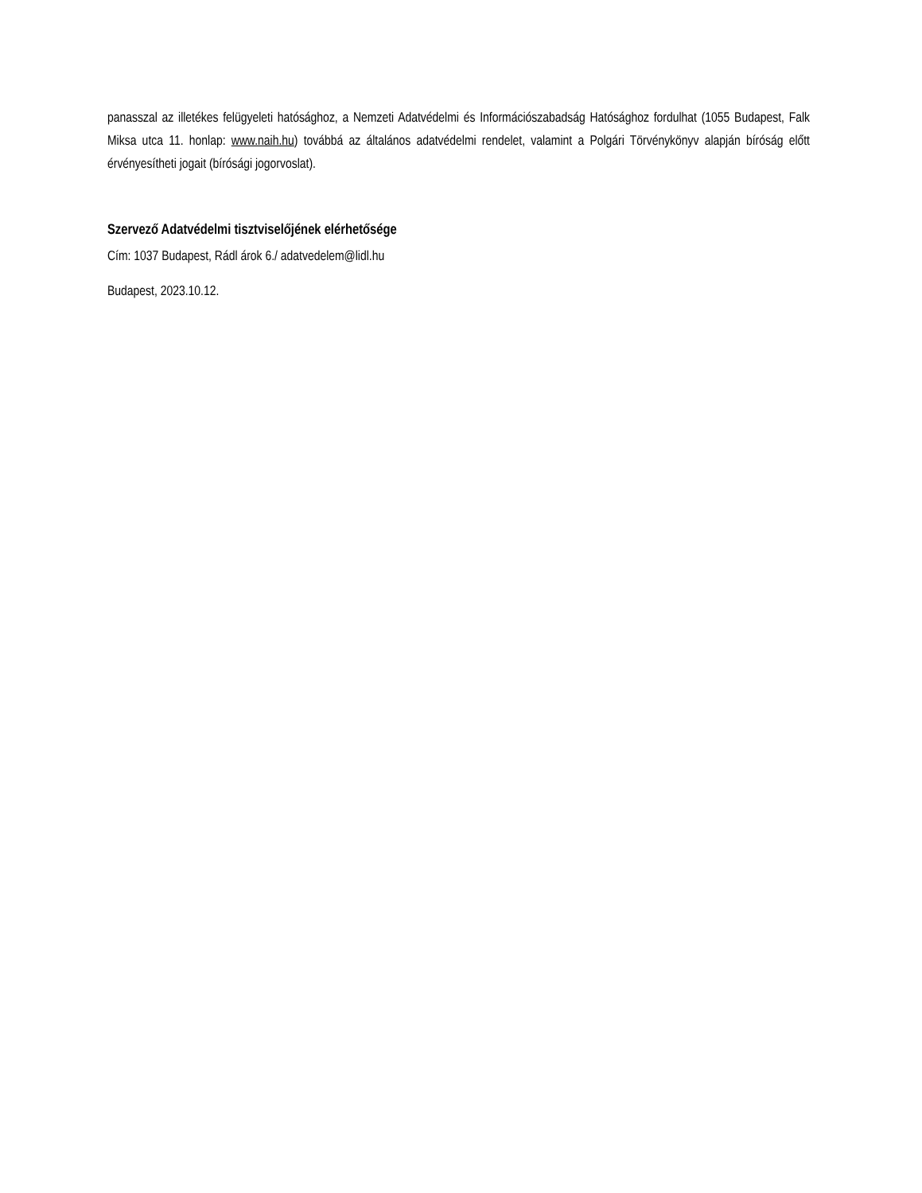panasszal az illetékes felügyeleti hatósághoz, a Nemzeti Adatvédelmi és Információszabadság Hatósághoz fordulhat (1055 Budapest, Falk Miksa utca 11. honlap: www.naih.hu) továbbá az általános adatvédelmi rendelet, valamint a Polgári Törvénykönyv alapján bíróság előtt érvényesítheti jogait (bírósági jogorvoslat).
Szervező Adatvédelmi tisztviselőjének elérhetősége
Cím: 1037 Budapest, Rádl árok 6./ adatvedelem@lidl.hu
Budapest, 2023.10.12.